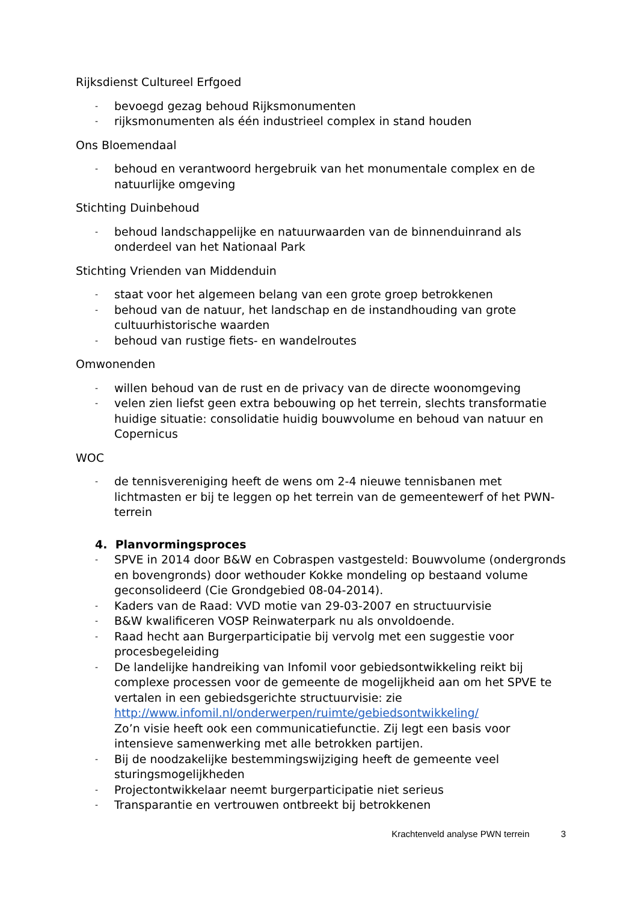Rijksdienst Cultureel Erfgoed
- bevoegd gezag behoud Rijksmonumenten
- rijksmonumenten als één industrieel complex in stand houden
Ons Bloemendaal
- behoud en verantwoord hergebruik van het monumentale complex en de natuurlijke omgeving
Stichting Duinbehoud
- behoud landschappelijke en natuurwaarden van de binnenduinrand als onderdeel van het Nationaal Park
Stichting Vrienden van Middenduin
- staat voor het algemeen belang van een grote groep betrokkenen
- behoud van de natuur, het landschap en de instandhouding van grote cultuurhistorische waarden
- behoud van rustige fiets- en wandelroutes
Omwonenden
- willen behoud van de rust en de privacy van de directe woonomgeving
- velen zien liefst geen extra bebouwing op het terrein, slechts transformatie huidige situatie: consolidatie huidig bouwvolume en behoud van natuur en Copernicus
WOC
- de tennisvereniging heeft de wens om 2-4 nieuwe tennisbanen met lichtmasten er bij te leggen op het terrein van de gemeentewerf of het PWN-terrein
4. Planvormingsproces
- SPVE in 2014 door B&W en Cobraspen vastgesteld: Bouwvolume (ondergronds en bovengronds) door wethouder Kokke mondeling op bestaand volume geconsolideerd (Cie Grondgebied 08-04-2014).
- Kaders van de Raad: VVD motie van 29-03-2007 en structuurvisie
- B&W kwalificeren VOSP Reinwaterpark nu als onvoldoende.
- Raad hecht aan Burgerparticipatie bij vervolg met een suggestie voor procesbegeleiding
- De landelijke handreiking van Infomil voor gebiedsontwikkeling reikt bij complexe processen voor de gemeente de mogelijkheid aan om het SPVE te vertalen in een gebiedsgerichte structuurvisie: zie http://www.infomil.nl/onderwerpen/ruimte/gebiedsontwikkeling/
Zo’n visie heeft ook een communicatiefunctie. Zij legt een basis voor intensieve samenwerking met alle betrokken partijen.
- Bij de noodzakelijke bestemmingswijziging heeft de gemeente veel sturingsmogelijkheden
- Projectontwikkelaar neemt burgerparticipatie niet serieus
- Transparantie en vertrouwen ontbreekt bij betrokkenen
Krachtenveld analyse PWN terrein 3